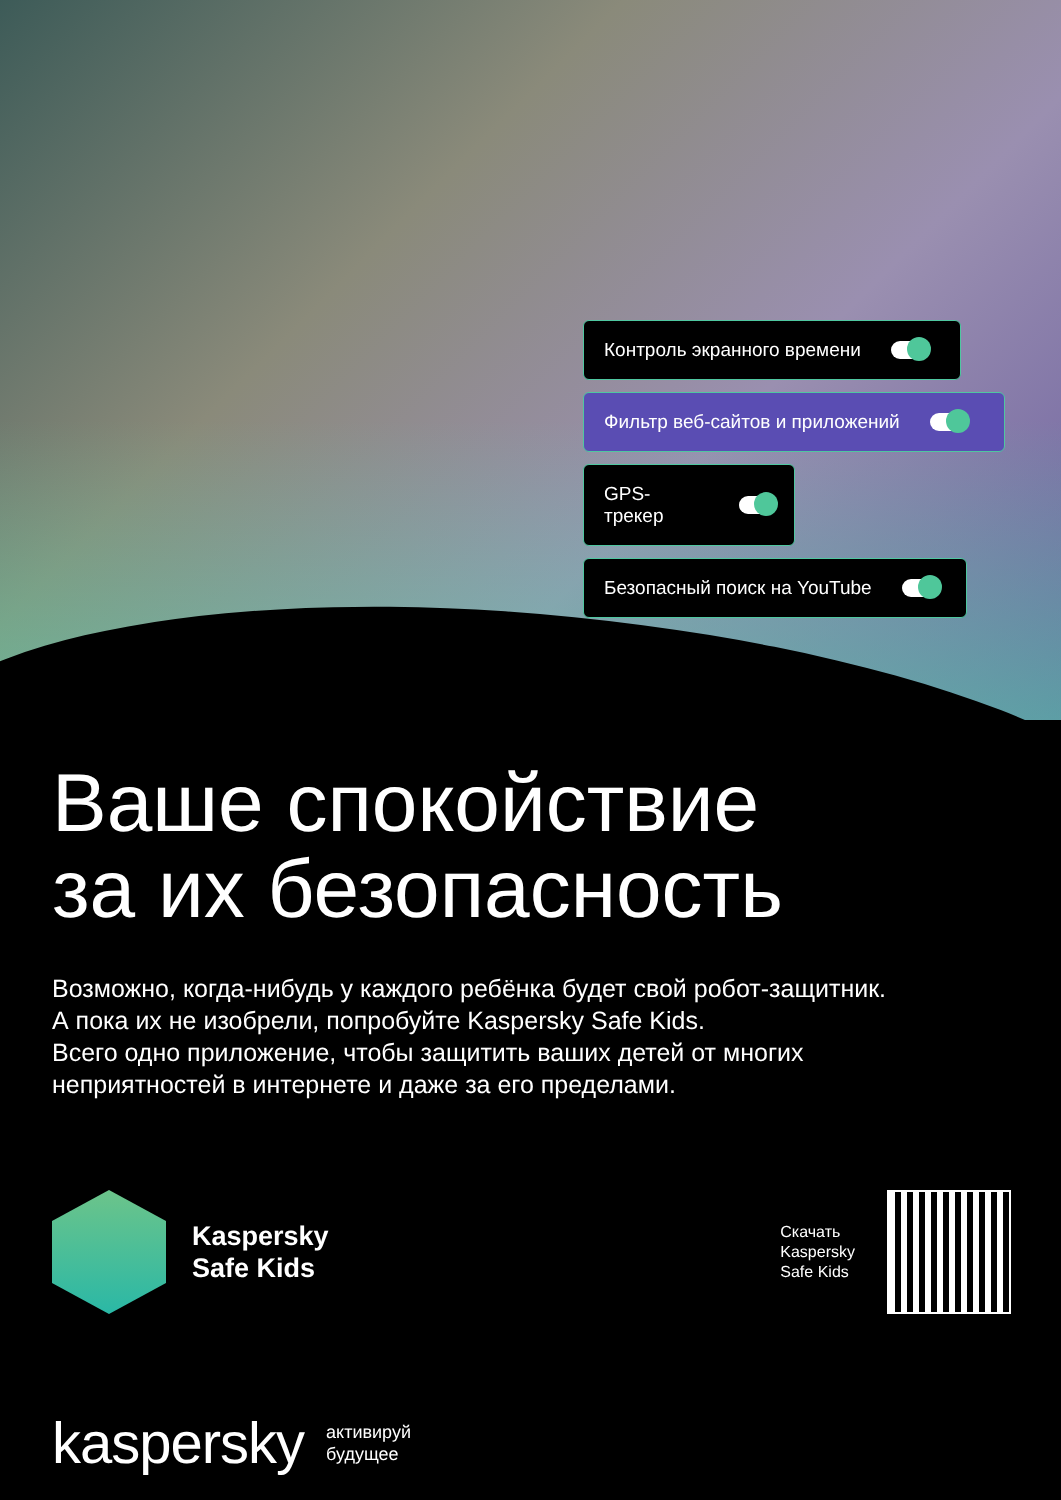Контроль экранного времени
Фильтр веб-сайтов и приложений
GPS-трекер
Безопасный поиск на YouTube
Ваше спокойствие
за их безопасность
Возможно, когда-нибудь у каждого ребёнка будет свой робот-защитник.
А пока их не изобрели, попробуйте Kaspersky Safe Kids.
Всего одно приложение, чтобы защитить ваших детей от многих
неприятностей в интернете и даже за его пределами.
Kaspersky
Safe Kids
Скачать
Kaspersky
Safe Kids
kaspersky
активируй
будущее